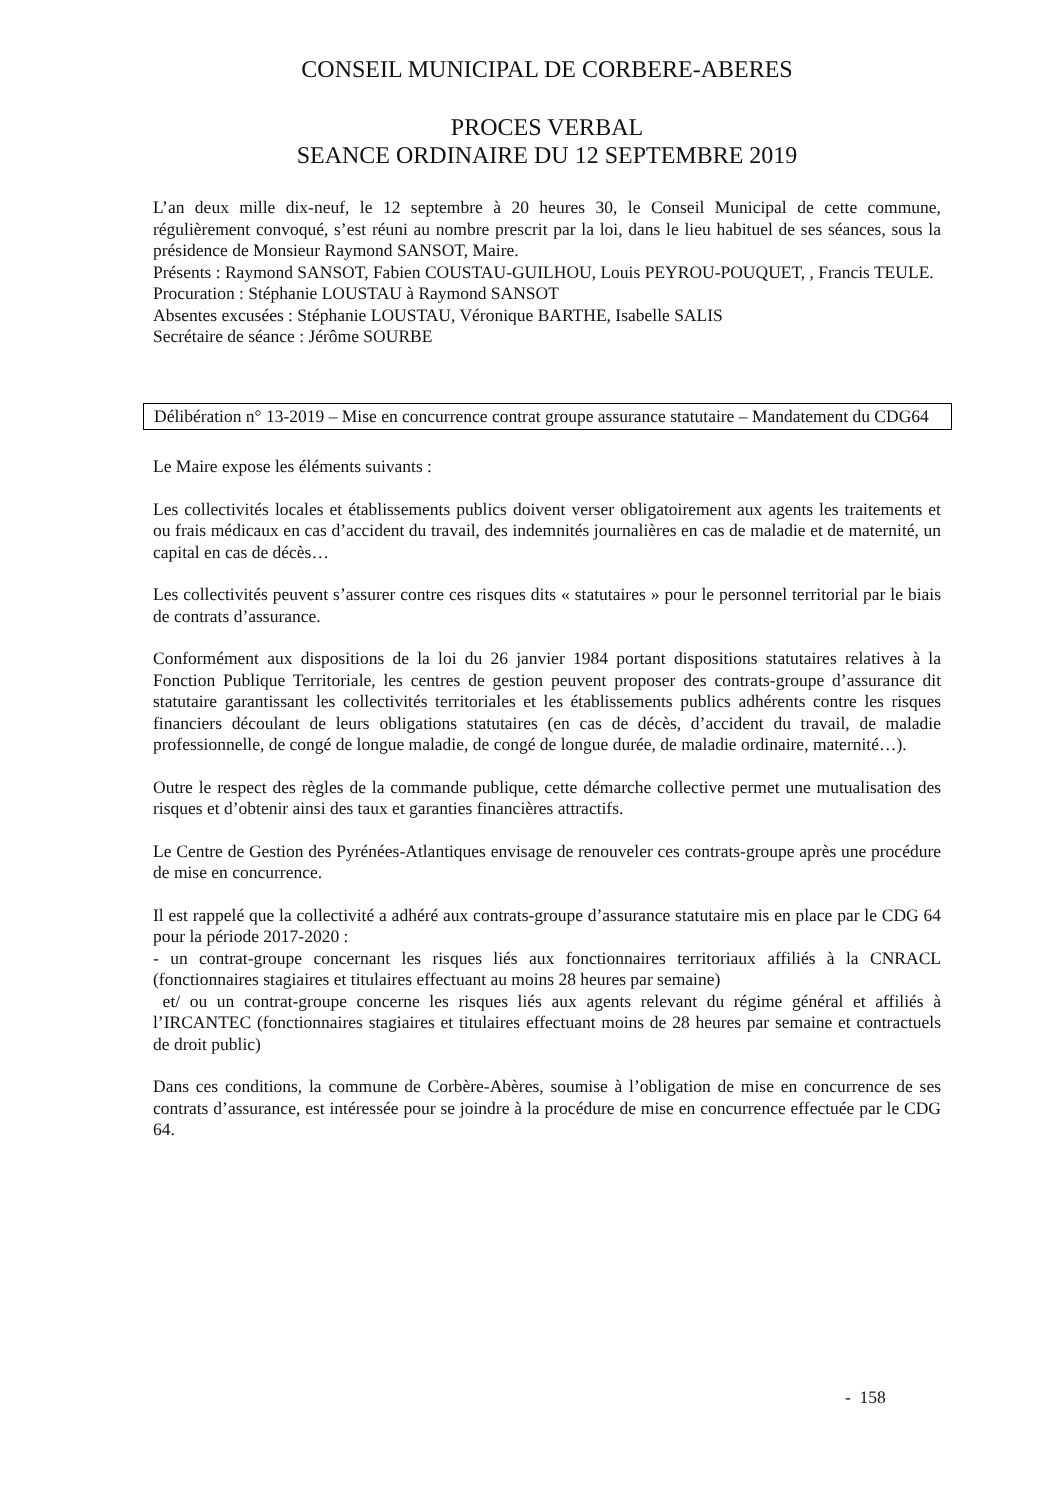CONSEIL MUNICIPAL DE CORBERE-ABERES
PROCES VERBAL
SEANCE ORDINAIRE DU 12 SEPTEMBRE 2019
L’an deux mille dix-neuf, le 12 septembre à 20 heures 30, le Conseil Municipal de cette commune, régulièrement convoqué, s’est réuni au nombre prescrit par la loi, dans le lieu habituel de ses séances, sous la présidence de Monsieur Raymond SANSOT, Maire.
Présents : Raymond SANSOT, Fabien COUSTAU-GUILHOU, Louis PEYROU-POUQUET, , Francis TEULE.
Procuration : Stéphanie LOUSTAU à Raymond SANSOT
Absentes excusées : Stéphanie LOUSTAU, Véronique BARTHE, Isabelle SALIS
Secrétaire de séance : Jérôme SOURBE
Délibération n° 13-2019 – Mise en concurrence contrat groupe assurance statutaire – Mandatement du CDG64
Le Maire expose les éléments suivants :
Les collectivités locales et établissements publics doivent verser obligatoirement aux agents les traitements et ou frais médicaux en cas d’accident du travail, des indemnités journalières en cas de maladie et de maternité, un capital en cas de décès…
Les collectivités peuvent s’assurer contre ces risques dits « statutaires » pour le personnel territorial par le biais de contrats d’assurance.
Conformément aux dispositions de la loi du 26 janvier 1984 portant dispositions statutaires relatives à la Fonction Publique Territoriale, les centres de gestion peuvent proposer des contrats-groupe d’assurance dit statutaire garantissant les collectivités territoriales et les établissements publics adhérents contre les risques financiers découlant de leurs obligations statutaires (en cas de décès, d’accident du travail, de maladie professionnelle, de congé de longue maladie, de congé de longue durée, de maladie ordinaire, maternité…).
Outre le respect des règles de la commande publique, cette démarche collective permet une mutualisation des risques et d’obtenir ainsi des taux et garanties financières attractifs.
Le Centre de Gestion des Pyrénées-Atlantiques envisage de renouveler ces contrats-groupe après une procédure de mise en concurrence.
Il est rappelé que la collectivité a adhéré aux contrats-groupe d’assurance statutaire mis en place par le CDG 64 pour la période 2017-2020 :
- un contrat-groupe concernant les risques liés aux fonctionnaires territoriaux affiliés à la CNRACL (fonctionnaires stagiaires et titulaires effectuant au moins 28 heures par semaine)
et/ ou un contrat-groupe concerne les risques liés aux agents relevant du régime général et affiliés à l’IRCANTEC (fonctionnaires stagiaires et titulaires effectuant moins de 28 heures par semaine et contractuels de droit public)
Dans ces conditions, la commune de Corbère-Abères, soumise à l’obligation de mise en concurrence de ses contrats d’assurance, est intéressée pour se joindre à la procédure de mise en concurrence effectuée par le CDG 64.
- 158